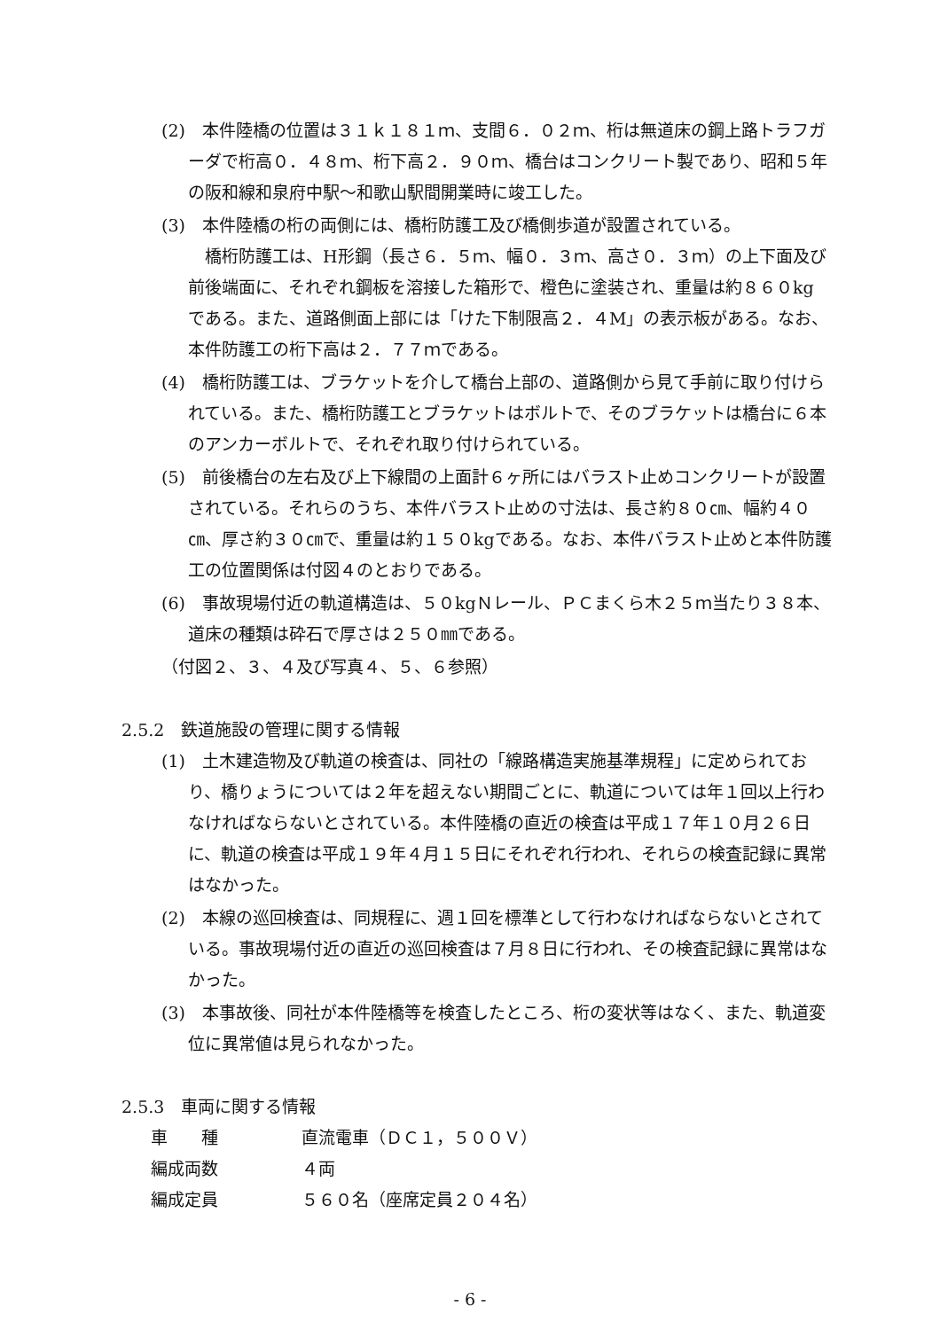(2)　本件陸橋の位置は３１ｋ１８１ｍ、支間６．０２ｍ、桁は無道床の鋼上路トラフガーダで桁高０．４８ｍ、桁下高２．９０ｍ、橋台はコンクリート製であり、昭和５年の阪和線和泉府中駅～和歌山駅間開業時に竣工した。
(3)　本件陸橋の桁の両側には、橋桁防護工及び橋側歩道が設置されている。
　橋桁防護工は、H形鋼（長さ６．５ｍ、幅０．３ｍ、高さ０．３ｍ）の上下面及び前後端面に、それぞれ鋼板を溶接した箱形で、橙色に塗装され、重量は約８６０kg である。また、道路側面上部には「けた下制限高２．４M」の表示板がある。なお、本件防護工の桁下高は２．７７ｍである。
(4)　橋桁防護工は、ブラケットを介して橋台上部の、道路側から見て手前に取り付けられている。また、橋桁防護工とブラケットはボルトで、そのブラケットは橋台に６本のアンカーボルトで、それぞれ取り付けられている。
(5)　前後橋台の左右及び上下線間の上面計６ヶ所にはバラスト止めコンクリートが設置されている。それらのうち、本件バラスト止めの寸法は、長さ約８０㎝、幅約４０㎝、厚さ約３０㎝で、重量は約１５０kgである。なお、本件バラスト止めと本件防護工の位置関係は付図４のとおりである。
(6)　事故現場付近の軌道構造は、５０kgＮレール、ＰＣまくら木２５ｍ当たり３８本、道床の種類は砕石で厚さは２５０㎜である。
（付図２、３、４及び写真４、５、６参照）
2.5.2　鉄道施設の管理に関する情報
(1)　土木建造物及び軌道の検査は、同社の「線路構造実施基準規程」に定められており、橋りょうについては２年を超えない期間ごとに、軌道については年１回以上行わなければならないとされている。本件陸橋の直近の検査は平成１７年１０月２６日に、軌道の検査は平成１９年４月１５日にそれぞれ行われ、それらの検査記録に異常はなかった。
(2)　本線の巡回検査は、同規程に、週１回を標準として行わなければならないとされている。事故現場付近の直近の巡回検査は７月８日に行われ、その検査記録に異常はなかった。
(3)　本事故後、同社が本件陸橋等を検査したところ、桁の変状等はなく、また、軌道変位に異常値は見られなかった。
2.5.3　車両に関する情報
車　　種 直流電車（ＤＣ１，５００Ｖ）
編成両数 ４両
編成定員 ５６０名（座席定員２０４名）
- 6 -